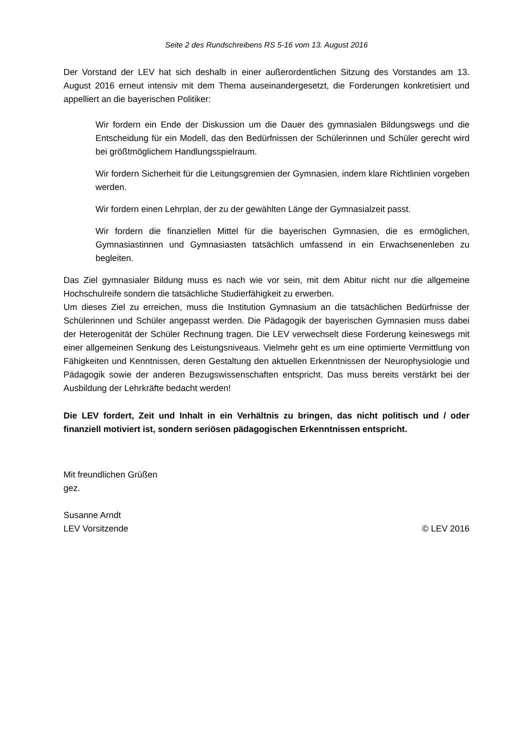Seite 2 des Rundschreibens RS 5-16 vom 13. August 2016
Der Vorstand der LEV hat sich deshalb in einer außerordentlichen Sitzung des Vorstandes am 13. August 2016 erneut intensiv mit dem Thema auseinandergesetzt, die Forderungen konkretisiert und appelliert an die bayerischen Politiker:
Wir fordern ein Ende der Diskussion um die Dauer des gymnasialen Bildungswegs und die Entscheidung für ein Modell, das den Bedürfnissen der Schülerinnen und Schüler gerecht wird bei größtmöglichem Handlungsspielraum.
Wir fordern Sicherheit für die Leitungsgremien der Gymnasien, indem klare Richtlinien vorgeben werden.
Wir fordern einen Lehrplan, der zu der gewählten Länge der Gymnasialzeit passt.
Wir fordern die finanziellen Mittel für die bayerischen Gymnasien, die es ermöglichen, Gymnasiastinnen und Gymnasiasten tatsächlich umfassend in ein Erwachsenenleben zu begleiten.
Das Ziel gymnasialer Bildung muss es nach wie vor sein, mit dem Abitur nicht nur die allgemeine Hochschulreife sondern die tatsächliche Studierfähigkeit zu erwerben.
Um dieses Ziel zu erreichen, muss die Institution Gymnasium an die tatsächlichen Bedürfnisse der Schülerinnen und Schüler angepasst werden. Die Pädagogik der bayerischen Gymnasien muss dabei der Heterogenität der Schüler Rechnung tragen. Die LEV verwechselt diese Forderung keineswegs mit einer allgemeinen Senkung des Leistungsniveaus. Vielmehr geht es um eine optimierte Vermittlung von Fähigkeiten und Kenntnissen, deren Gestaltung den aktuellen Erkenntnissen der Neurophysiologie und Pädagogik sowie der anderen Bezugswissenschaften entspricht. Das muss bereits verstärkt bei der Ausbildung der Lehrkräfte bedacht werden!
Die LEV fordert, Zeit und Inhalt in ein Verhältnis zu bringen, das nicht politisch und / oder finanziell motiviert ist, sondern seriösen pädagogischen Erkenntnissen entspricht.
Mit freundlichen Grüßen
gez.
Susanne Arndt
LEV Vorsitzende © LEV 2016